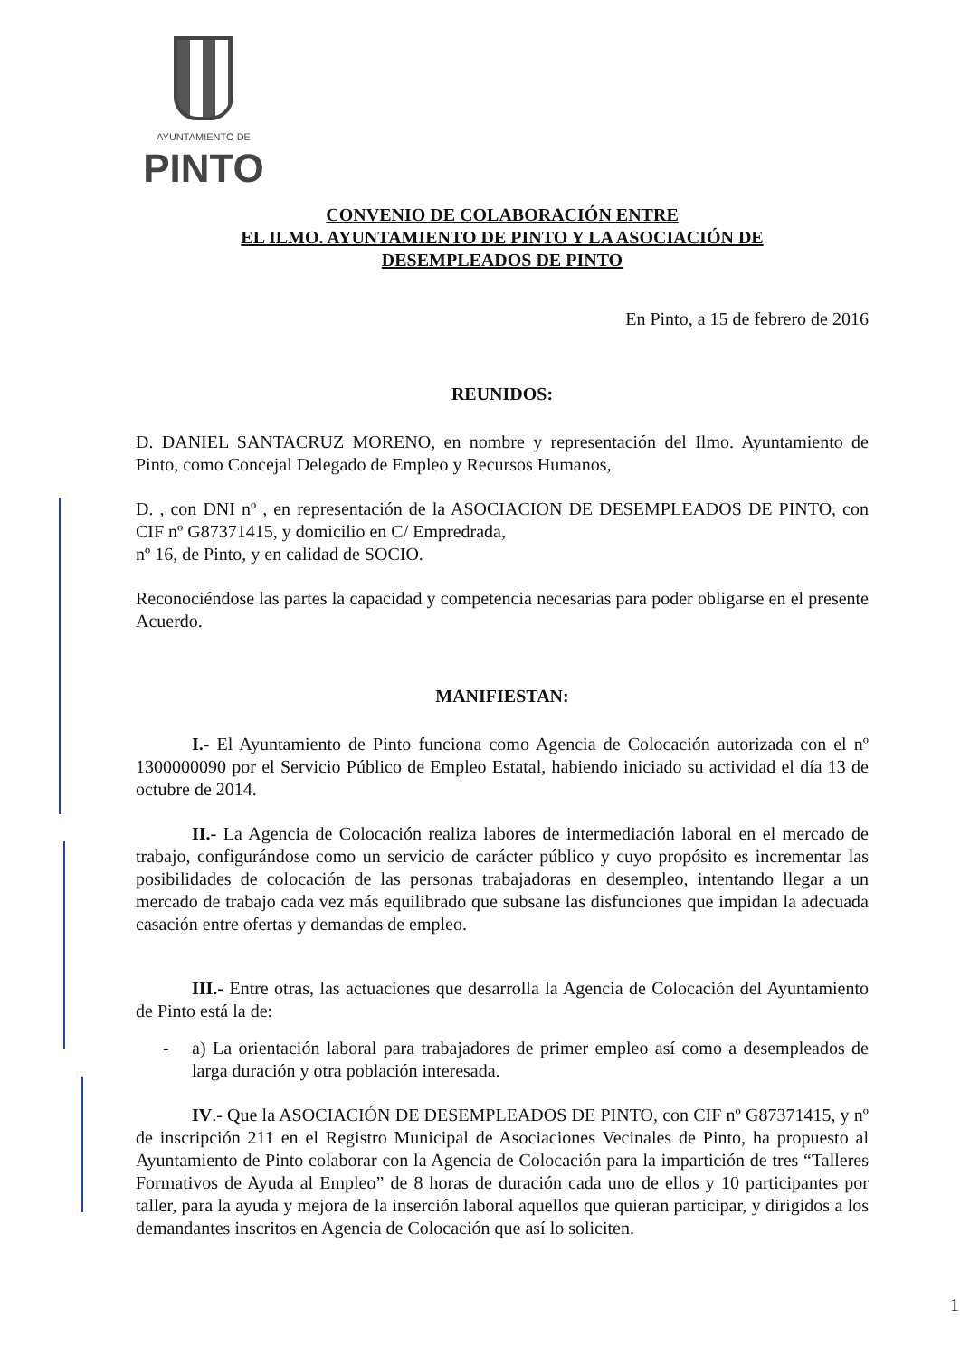AYUNTAMIENTO DE
PINTO
CONVENIO DE COLABORACIÓN ENTRE
EL ILMO. AYUNTAMIENTO DE PINTO Y LA ASOCIACIÓN DE
DESEMPLEADOS DE PINTO
En Pinto, a 15 de febrero de 2016
REUNIDOS:
D. DANIEL SANTACRUZ MORENO, en nombre y representación del Ilmo. Ayuntamiento de Pinto, como Concejal Delegado de Empleo y Recursos Humanos,
D. , con DNI nº , en representación de la ASOCIACION DE DESEMPLEADOS DE PINTO, con CIF nº G87371415, y domicilio en C/ Empredrada,
nº 16, de Pinto, y en calidad de SOCIO.
Reconociéndose las partes la capacidad y competencia necesarias para poder obligarse en el presente Acuerdo.
MANIFIESTAN:
I.- El Ayuntamiento de Pinto funciona como Agencia de Colocación autorizada con el nº 1300000090 por el Servicio Público de Empleo Estatal, habiendo iniciado su actividad el día 13 de octubre de 2014.
II.- La Agencia de Colocación realiza labores de intermediación laboral en el mercado de trabajo, configurándose como un servicio de carácter público y cuyo propósito es incrementar las posibilidades de colocación de las personas trabajadoras en desempleo, intentando llegar a un mercado de trabajo cada vez más equilibrado que subsane las disfunciones que impidan la adecuada casación entre ofertas y demandas de empleo.
III.- Entre otras, las actuaciones que desarrolla la Agencia de Colocación del Ayuntamiento de Pinto está la de:
- a) La orientación laboral para trabajadores de primer empleo así como a desempleados de larga duración y otra población interesada.
IV.- Que la ASOCIACIÓN DE DESEMPLEADOS DE PINTO, con CIF nº G87371415, y nº de inscripción 211 en el Registro Municipal de Asociaciones Vecinales de Pinto, ha propuesto al Ayuntamiento de Pinto colaborar con la Agencia de Colocación para la impartición de tres “Talleres Formativos de Ayuda al Empleo” de 8 horas de duración cada uno de ellos y 10 participantes por taller, para la ayuda y mejora de la inserción laboral aquellos que quieran participar, y dirigidos a los demandantes inscritos en Agencia de Colocación que así lo soliciten.
1